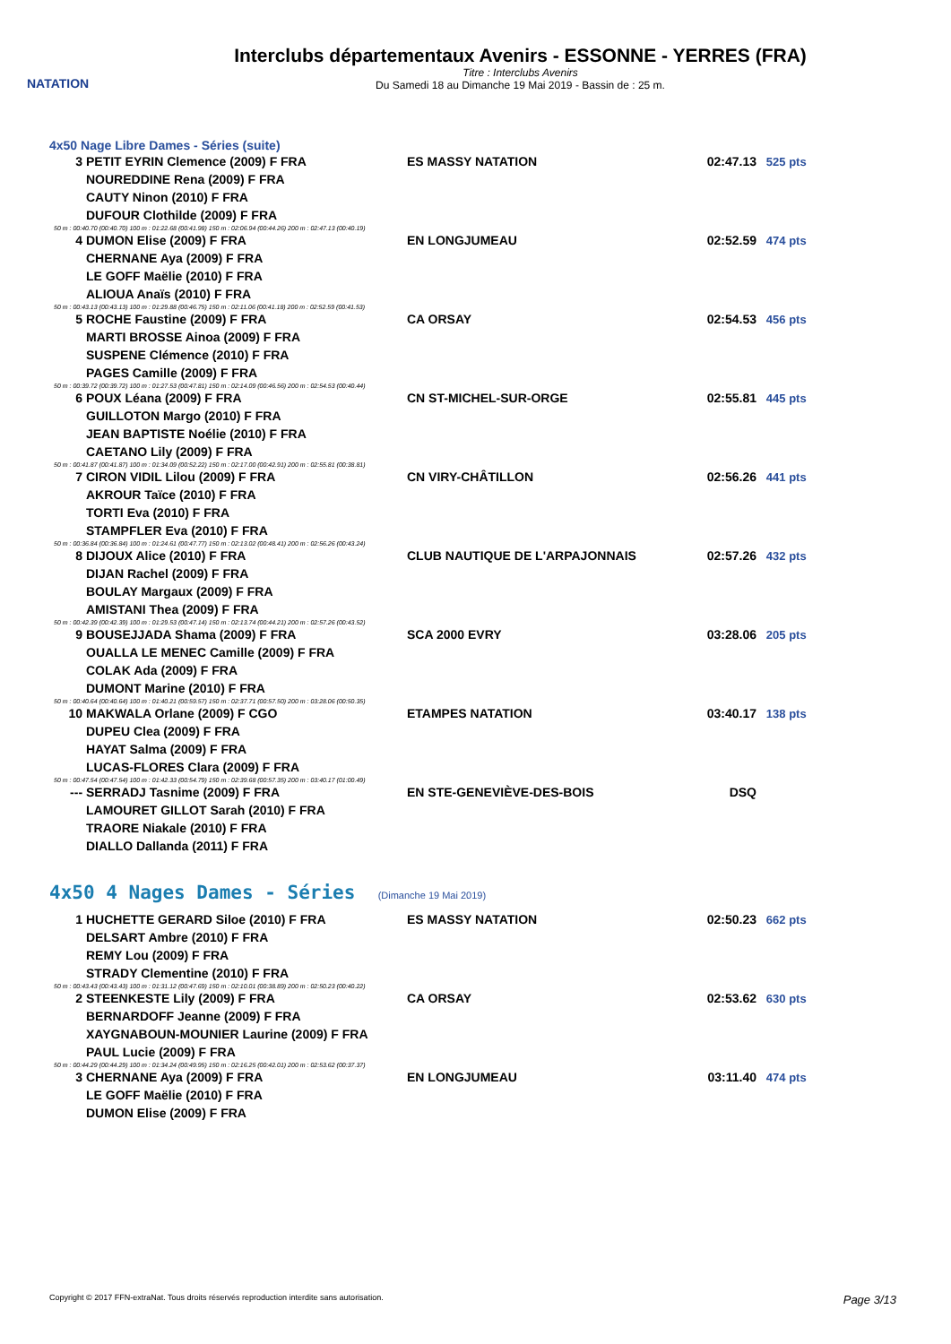NATATION
Interclubs départementaux Avenirs - ESSONNE - YERRES (FRA)
Titre : Interclubs Avenirs
Du Samedi 18 au Dimanche 19 Mai 2019 - Bassin de : 25 m.
4x50 Nage Libre Dames - Séries (suite)
| 3 | PETIT EYRIN Clemence (2009) F FRA | ES MASSY NATATION | 02:47.13 | 525 pts |
| | NOUREDDINE Rena (2009) F FRA | | | |
| | CAUTY Ninon (2010) F FRA | | | |
| | DUFOUR Clothilde (2009) F FRA | | | |
| 50 m : 00:40.70 (00:40.70) 100 m : 01:22.68 (00:41.98) 150 m : 02:06.94 (00:44.26) 200 m : 02:47.13 (00:40.19) | | | | |
| 4 | DUMON Elise (2009) F FRA | EN LONGJUMEAU | 02:52.59 | 474 pts |
| | CHERNANE Aya (2009) F FRA | | | |
| | LE GOFF Maëlie (2010) F FRA | | | |
| | ALIOUA Anaïs (2010) F FRA | | | |
| 50 m : 00:43.13 (00:43.13) 100 m : 01:29.88 (00:46.75) 150 m : 02:11.06 (00:41.18) 200 m : 02:52.59 (00:41.53) | | | | |
| 5 | ROCHE Faustine (2009) F FRA | CA ORSAY | 02:54.53 | 456 pts |
| | MARTI BROSSE Ainoa (2009) F FRA | | | |
| | SUSPENE Clémence (2010) F FRA | | | |
| | PAGES Camille (2009) F FRA | | | |
| 50 m : 00:39.72 (00:39.72) 100 m : 01:27.53 (00:47.81) 150 m : 02:14.09 (00:46.56) 200 m : 02:54.53 (00:40.44) | | | | |
| 6 | POUX Léana (2009) F FRA | CN ST-MICHEL-SUR-ORGE | 02:55.81 | 445 pts |
| | GUILLOTON Margo (2010) F FRA | | | |
| | JEAN BAPTISTE Noélie (2010) F FRA | | | |
| | CAETANO Lily (2009) F FRA | | | |
| 50 m : 00:41.87 (00:41.87) 100 m : 01:34.09 (00:52.22) 150 m : 02:17.00 (00:42.91) 200 m : 02:55.81 (00:38.81) | | | | |
| 7 | CIRON VIDIL Lilou (2009) F FRA | CN VIRY-CHÂTILLON | 02:56.26 | 441 pts |
| | AKROUR Taïce (2010) F FRA | | | |
| | TORTI Eva (2010) F FRA | | | |
| | STAMPFLER Eva (2010) F FRA | | | |
| 50 m : 00:36.84 (00:36.84) 100 m : 01:24.61 (00:47.77) 150 m : 02:13.02 (00:48.41) 200 m : 02:56.26 (00:43.24) | | | | |
| 8 | DIJOUX Alice (2010) F FRA | CLUB NAUTIQUE DE L'ARPAJONNAIS | 02:57.26 | 432 pts |
| | DIJAN Rachel (2009) F FRA | | | |
| | BOULAY Margaux (2009) F FRA | | | |
| | AMISTANI Thea (2009) F FRA | | | |
| 50 m : 00:42.39 (00:42.39) 100 m : 01:29.53 (00:47.14) 150 m : 02:13.74 (00:44.21) 200 m : 02:57.26 (00:43.52) | | | | |
| 9 | BOUSEJJADA Shama (2009) F FRA | SCA 2000 EVRY | 03:28.06 | 205 pts |
| | OUALLA LE MENEC Camille (2009) F FRA | | | |
| | COLAK Ada (2009) F FRA | | | |
| | DUMONT Marine (2010) F FRA | | | |
| 50 m : 00:40.64 (00:40.64) 100 m : 01:40.21 (00:59.57) 150 m : 02:37.71 (00:57.50) 200 m : 03:28.06 (00:50.35) | | | | |
| 10 | MAKWALA Orlane (2009) F CGO | ETAMPES NATATION | 03:40.17 | 138 pts |
| | DUPEU Clea (2009) F FRA | | | |
| | HAYAT Salma (2009) F FRA | | | |
| | LUCAS-FLORES Clara (2009) F FRA | | | |
| 50 m : 00:47.54 (00:47.54) 100 m : 01:42.33 (00:54.79) 150 m : 02:39.68 (00:57.35) 200 m : 03:40.17 (01:00.49) | | | | |
| --- | SERRADJ Tasnime (2009) F FRA | EN STE-GENEVIÈVE-DES-BOIS | DSQ | |
| | LAMOURET GILLOT Sarah (2010) F FRA | | | |
| | TRAORE Niakale (2010) F FRA | | | |
| | DIALLO Dallanda (2011) F FRA | | | |
4x50 4 Nages Dames - Séries (Dimanche 19 Mai 2019)
| 1 | HUCHETTE GERARD Siloe (2010) F FRA | ES MASSY NATATION | 02:50.23 | 662 pts |
| | DELSART Ambre (2010) F FRA | | | |
| | REMY Lou (2009) F FRA | | | |
| | STRADY Clementine (2010) F FRA | | | |
| 50 m : 00:43.43 (00:43.43) 100 m : 01:31.12 (00:47.69) 150 m : 02:10.01 (00:38.89) 200 m : 02:50.23 (00:40.22) | | | | |
| 2 | STEENKESTE Lily (2009) F FRA | CA ORSAY | 02:53.62 | 630 pts |
| | BERNARDOFF Jeanne (2009) F FRA | | | |
| | XAYGNABOUN-MOUNIER Laurine (2009) F FRA | | | |
| | PAUL Lucie (2009) F FRA | | | |
| 50 m : 00:44.29 (00:44.29) 100 m : 01:34.24 (00:49.95) 150 m : 02:16.25 (00:42.01) 200 m : 02:53.62 (00:37.37) | | | | |
| 3 | CHERNANE Aya (2009) F FRA | EN LONGJUMEAU | 03:11.40 | 474 pts |
| | LE GOFF Maëlie (2010) F FRA | | | |
| | DUMON Elise (2009) F FRA | | | |
Copyright © 2017 FFN-extraNat. Tous droits réservés reproduction interdite sans autorisation. Page 3/13